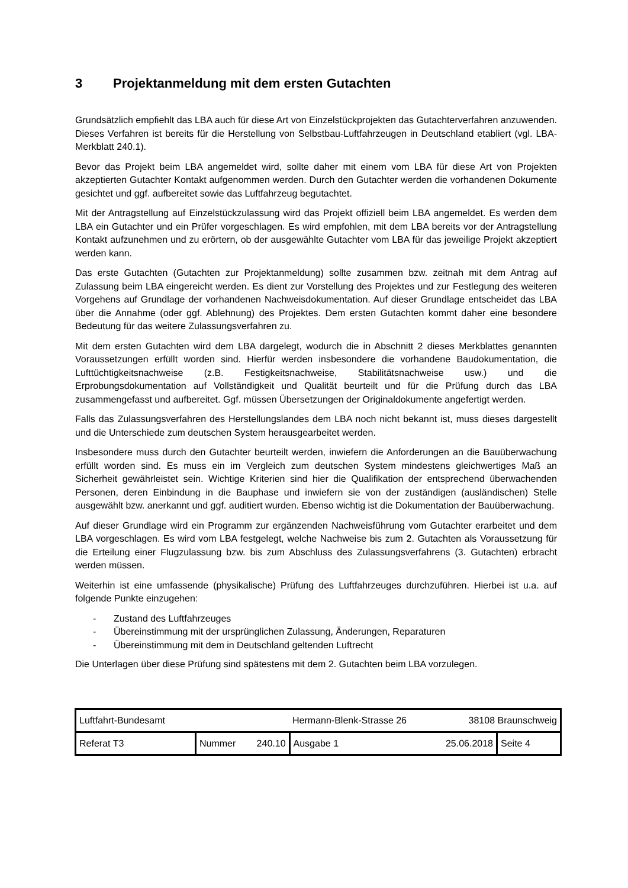3 Projektanmeldung mit dem ersten Gutachten
Grundsätzlich empfiehlt das LBA auch für diese Art von Einzelstückprojekten das Gutachterverfahren anzuwenden. Dieses Verfahren ist bereits für die Herstellung von Selbstbau-Luftfahrzeugen in Deutschland etabliert (vgl. LBA-Merkblatt 240.1).
Bevor das Projekt beim LBA angemeldet wird, sollte daher mit einem vom LBA für diese Art von Projekten akzeptierten Gutachter Kontakt aufgenommen werden. Durch den Gutachter werden die vorhandenen Dokumente gesichtet und ggf. aufbereitet sowie das Luftfahrzeug begutachtet.
Mit der Antragstellung auf Einzelstückzulassung wird das Projekt offiziell beim LBA angemeldet. Es werden dem LBA ein Gutachter und ein Prüfer vorgeschlagen. Es wird empfohlen, mit dem LBA bereits vor der Antragstellung Kontakt aufzunehmen und zu erörtern, ob der ausgewählte Gutachter vom LBA für das jeweilige Projekt akzeptiert werden kann.
Das erste Gutachten (Gutachten zur Projektanmeldung) sollte zusammen bzw. zeitnah mit dem Antrag auf Zulassung beim LBA eingereicht werden. Es dient zur Vorstellung des Projektes und zur Festlegung des weiteren Vorgehens auf Grundlage der vorhandenen Nachweisdokumentation. Auf dieser Grundlage entscheidet das LBA über die Annahme (oder ggf. Ablehnung) des Projektes. Dem ersten Gutachten kommt daher eine besondere Bedeutung für das weitere Zulassungsverfahren zu.
Mit dem ersten Gutachten wird dem LBA dargelegt, wodurch die in Abschnitt 2 dieses Merkblattes genannten Voraussetzungen erfüllt worden sind. Hierfür werden insbesondere die vorhandene Baudokumentation, die Lufttüchtigkeitsnachweise (z.B. Festigkeitsnachweise, Stabilitätsnachweise usw.) und die Erprobungsdokumentation auf Vollständigkeit und Qualität beurteilt und für die Prüfung durch das LBA zusammengefasst und aufbereitet. Ggf. müssen Übersetzungen der Originaldokumente angefertigt werden.
Falls das Zulassungsverfahren des Herstellungslandes dem LBA noch nicht bekannt ist, muss dieses dargestellt und die Unterschiede zum deutschen System herausgearbeitet werden.
Insbesondere muss durch den Gutachter beurteilt werden, inwiefern die Anforderungen an die Bauüberwachung erfüllt worden sind. Es muss ein im Vergleich zum deutschen System mindestens gleichwertiges Maß an Sicherheit gewährleistet sein. Wichtige Kriterien sind hier die Qualifikation der entsprechend überwachenden Personen, deren Einbindung in die Bauphase und inwiefern sie von der zuständigen (ausländischen) Stelle ausgewählt bzw. anerkannt und ggf. auditiert wurden. Ebenso wichtig ist die Dokumentation der Bauüberwachung.
Auf dieser Grundlage wird ein Programm zur ergänzenden Nachweisführung vom Gutachter erarbeitet und dem LBA vorgeschlagen. Es wird vom LBA festgelegt, welche Nachweise bis zum 2. Gutachten als Voraussetzung für die Erteilung einer Flugzulassung bzw. bis zum Abschluss des Zulassungsverfahrens (3. Gutachten) erbracht werden müssen.
Weiterhin ist eine umfassende (physikalische) Prüfung des Luftfahrzeuges durchzuführen. Hierbei ist u.a. auf folgende Punkte einzugehen:
- Zustand des Luftfahrzeuges
- Übereinstimmung mit der ursprünglichen Zulassung, Änderungen, Reparaturen
- Übereinstimmung mit dem in Deutschland geltenden Luftrecht
Die Unterlagen über diese Prüfung sind spätestens mit dem 2. Gutachten beim LBA vorzulegen.
| Luftfahrt-Bundesamt | | | | Hermann-Blenk-Strasse 26 | 38108 Braunschweig | |
| Referat T3 | Nummer | 240.10 | Ausgabe 1 | | 25.06.2018 | Seite 4 |